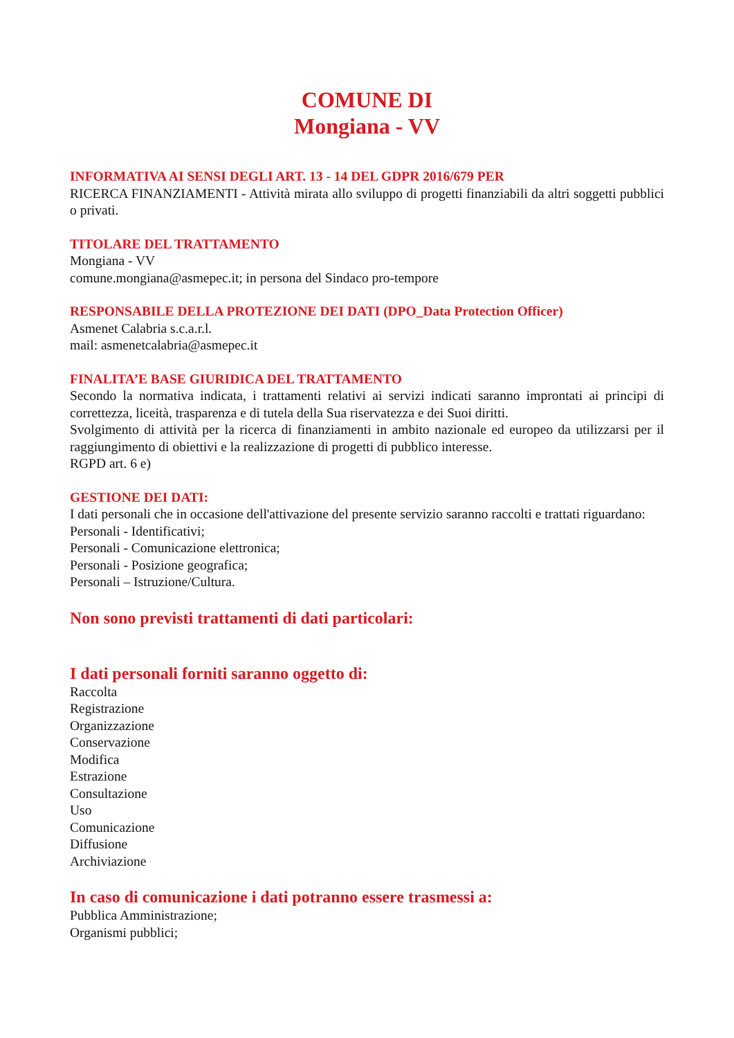COMUNE DI
Mongiana - VV
INFORMATIVA AI SENSI DEGLI ART. 13 - 14 DEL GDPR 2016/679 PER
RICERCA FINANZIAMENTI - Attività mirata allo sviluppo di progetti finanziabili da altri soggetti pubblici o privati.
TITOLARE DEL TRATTAMENTO
Mongiana - VV
comune.mongiana@asmepec.it; in persona del Sindaco pro-tempore
RESPONSABILE DELLA PROTEZIONE DEI DATI (DPO_Data Protection Officer)
Asmenet Calabria s.c.a.r.l.
mail: asmenetcalabria@asmepec.it
FINALITA’E BASE GIURIDICA DEL TRATTAMENTO
Secondo la normativa indicata, i trattamenti relativi ai servizi indicati saranno improntati ai principi di correttezza, liceità, trasparenza e di tutela della Sua riservatezza e dei Suoi diritti.
Svolgimento di attività per la ricerca di finanziamenti in ambito nazionale ed europeo da utilizzarsi per il raggiungimento di obiettivi e la realizzazione di progetti di pubblico interesse.
RGPD art. 6 e)
GESTIONE DEI DATI:
I dati personali che in occasione dell'attivazione del presente servizio saranno raccolti e trattati riguardano:
Personali - Identificativi;
Personali - Comunicazione elettronica;
Personali - Posizione geografica;
Personali – Istruzione/Cultura.
Non sono previsti trattamenti di dati particolari:
I dati personali forniti saranno oggetto di:
Raccolta
Registrazione
Organizzazione
Conservazione
Modifica
Estrazione
Consultazione
Uso
Comunicazione
Diffusione
Archiviazione
In caso di comunicazione i dati potranno essere trasmessi a:
Pubblica Amministrazione;
Organismi pubblici;